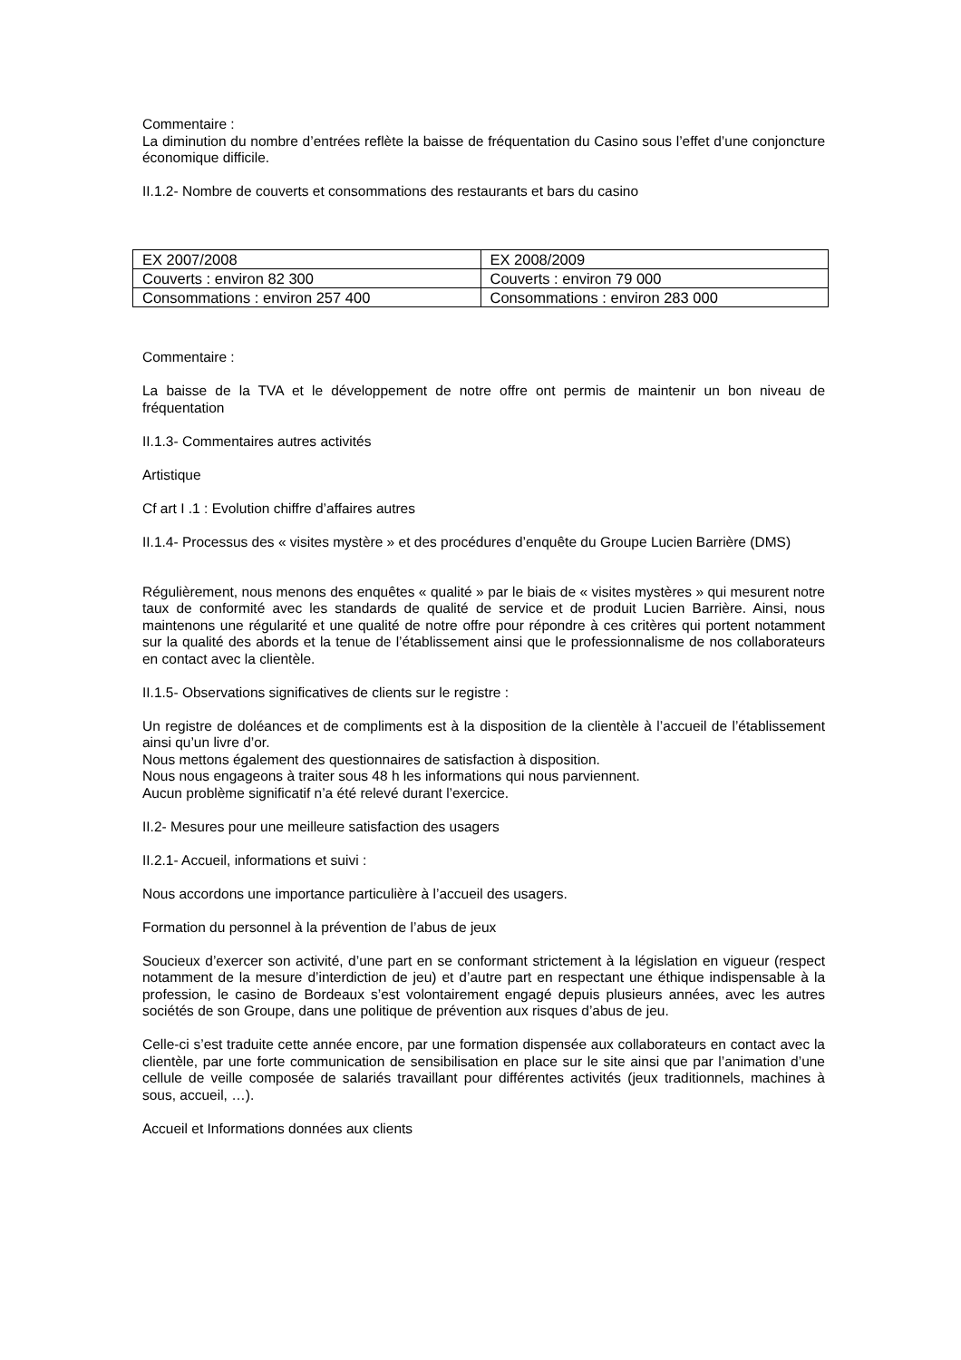Commentaire :
La diminution du nombre d’entrées reflète la baisse de fréquentation du Casino sous l’effet d’une conjoncture économique difficile.
II.1.2- Nombre de couverts et consommations des restaurants et bars du casino
| EX 2007/2008 | EX 2008/2009 |
| Couverts : environ 82 300 | Couverts : environ 79 000 |
| Consommations : environ 257 400 | Consommations : environ 283 000 |
Commentaire :
La baisse de la TVA et le développement de notre offre ont permis de maintenir un bon niveau de fréquentation
II.1.3- Commentaires autres activités
Artistique
Cf art I .1 : Evolution chiffre d’affaires autres
II.1.4- Processus des « visites mystère » et des procédures d’enquête du Groupe Lucien Barrière (DMS)
Régulièrement, nous menons des enquêtes « qualité » par le biais de « visites mystères » qui mesurent notre taux de conformité avec les standards de qualité de service et de produit Lucien Barrière. Ainsi, nous maintenons une régularité et une qualité de notre offre pour répondre à ces critères qui portent notamment sur la qualité des abords et la tenue de l’établissement ainsi que le professionnalisme de nos collaborateurs en contact avec la clientèle.
II.1.5- Observations significatives de clients sur le registre :
Un registre de doléances et de compliments est à la disposition de la clientèle à l’accueil de l’établissement ainsi qu’un livre d’or.
Nous mettons également des questionnaires de satisfaction à disposition.
Nous nous engageons à traiter sous 48 h les informations qui nous parviennent.
Aucun problème significatif n’a été relevé durant l’exercice.
II.2- Mesures pour une meilleure satisfaction des usagers
II.2.1- Accueil, informations et suivi :
Nous accordons une importance particulière à l’accueil des usagers.
Formation du personnel à la prévention de l’abus de jeux
Soucieux d’exercer son activité, d’une part en se conformant strictement à la législation en vigueur (respect notamment de la mesure d’interdiction de jeu) et d’autre part en respectant une éthique indispensable à la profession, le casino de Bordeaux s’est volontairement engagé depuis plusieurs années, avec les autres sociétés de son Groupe, dans une politique de prévention aux risques d’abus de jeu.
Celle-ci s’est traduite cette année encore, par une formation dispensée aux collaborateurs en contact avec la clientèle, par une forte communication de sensibilisation en place sur le site ainsi que par l’animation d’une cellule de veille composée de salariés travaillant pour différentes activités (jeux traditionnels, machines à sous, accueil, …).
Accueil et Informations données aux clients